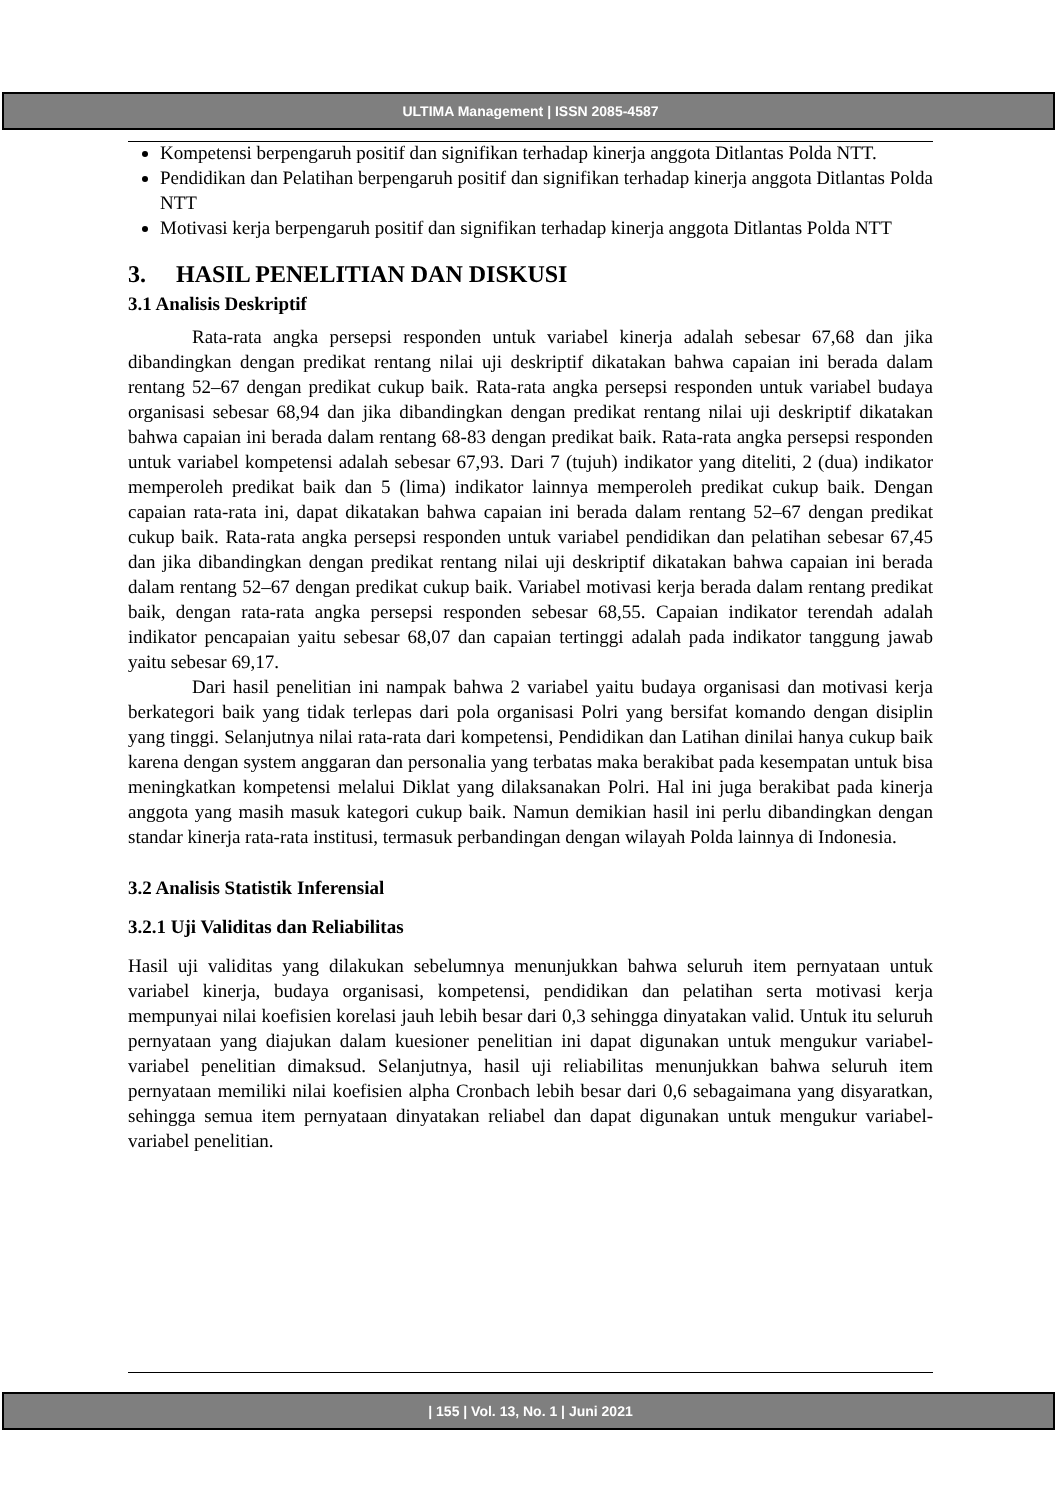ULTIMA Management | ISSN 2085-4587
Kompetensi berpengaruh positif dan signifikan terhadap kinerja anggota Ditlantas Polda NTT.
Pendidikan dan Pelatihan berpengaruh positif dan signifikan terhadap kinerja anggota Ditlantas Polda NTT
Motivasi kerja berpengaruh positif dan signifikan terhadap kinerja anggota Ditlantas Polda NTT
3. HASIL PENELITIAN DAN DISKUSI
3.1 Analisis Deskriptif
Rata-rata angka persepsi responden untuk variabel kinerja adalah sebesar 67,68 dan jika dibandingkan dengan predikat rentang nilai uji deskriptif dikatakan bahwa capaian ini berada dalam rentang 52–67 dengan predikat cukup baik. Rata-rata angka persepsi responden untuk variabel budaya organisasi sebesar 68,94 dan jika dibandingkan dengan predikat rentang nilai uji deskriptif dikatakan bahwa capaian ini berada dalam rentang 68-83 dengan predikat baik. Rata-rata angka persepsi responden untuk variabel kompetensi adalah sebesar 67,93. Dari 7 (tujuh) indikator yang diteliti, 2 (dua) indikator memperoleh predikat baik dan 5 (lima) indikator lainnya memperoleh predikat cukup baik. Dengan capaian rata-rata ini, dapat dikatakan bahwa capaian ini berada dalam rentang 52–67 dengan predikat cukup baik. Rata-rata angka persepsi responden untuk variabel pendidikan dan pelatihan sebesar 67,45 dan jika dibandingkan dengan predikat rentang nilai uji deskriptif dikatakan bahwa capaian ini berada dalam rentang 52–67 dengan predikat cukup baik. Variabel motivasi kerja berada dalam rentang predikat baik, dengan rata-rata angka persepsi responden sebesar 68,55. Capaian indikator terendah adalah indikator pencapaian yaitu sebesar 68,07 dan capaian tertinggi adalah pada indikator tanggung jawab yaitu sebesar 69,17.
Dari hasil penelitian ini nampak bahwa 2 variabel yaitu budaya organisasi dan motivasi kerja berkategori baik yang tidak terlepas dari pola organisasi Polri yang bersifat komando dengan disiplin yang tinggi. Selanjutnya nilai rata-rata dari kompetensi, Pendidikan dan Latihan dinilai hanya cukup baik karena dengan system anggaran dan personalia yang terbatas maka berakibat pada kesempatan untuk bisa meningkatkan kompetensi melalui Diklat yang dilaksanakan Polri. Hal ini juga berakibat pada kinerja anggota yang masih masuk kategori cukup baik. Namun demikian hasil ini perlu dibandingkan dengan standar kinerja rata-rata institusi, termasuk perbandingan dengan wilayah Polda lainnya di Indonesia.
3.2 Analisis Statistik Inferensial
3.2.1 Uji Validitas dan Reliabilitas
Hasil uji validitas yang dilakukan sebelumnya menunjukkan bahwa seluruh item pernyataan untuk variabel kinerja, budaya organisasi, kompetensi, pendidikan dan pelatihan serta motivasi kerja mempunyai nilai koefisien korelasi jauh lebih besar dari 0,3 sehingga dinyatakan valid. Untuk itu seluruh pernyataan yang diajukan dalam kuesioner penelitian ini dapat digunakan untuk mengukur variabel-variabel penelitian dimaksud. Selanjutnya, hasil uji reliabilitas menunjukkan bahwa seluruh item pernyataan memiliki nilai koefisien alpha Cronbach lebih besar dari 0,6 sebagaimana yang disyaratkan, sehingga semua item pernyataan dinyatakan reliabel dan dapat digunakan untuk mengukur variabel-variabel penelitian.
| 155 | Vol. 13, No. 1 | Juni 2021